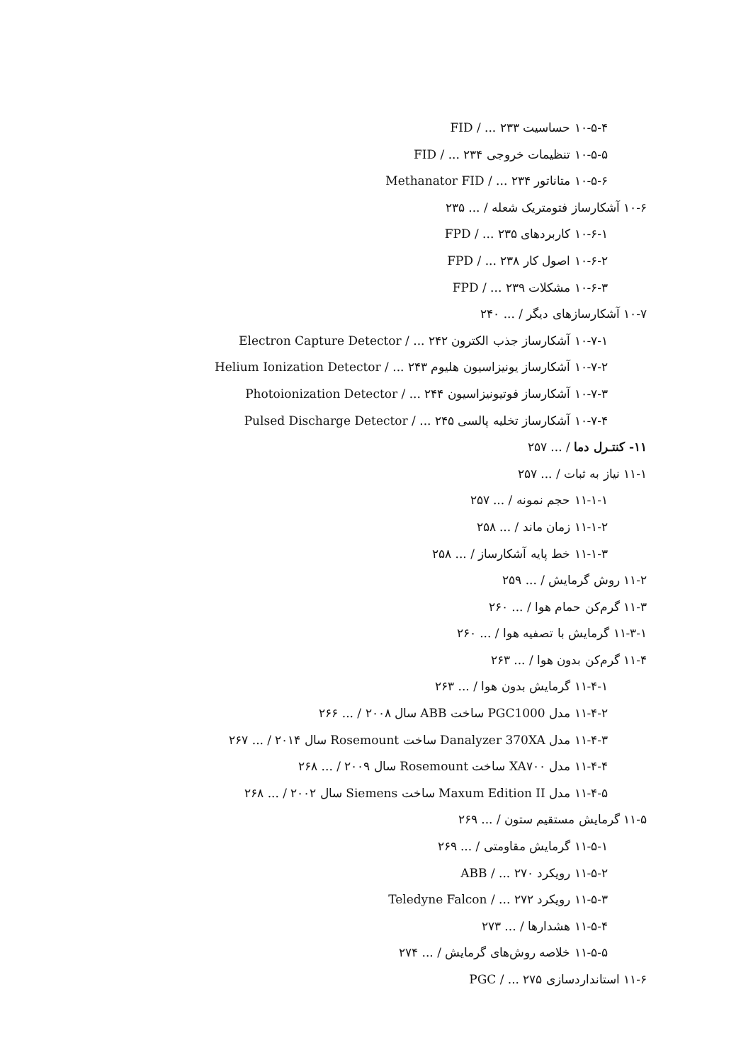۱۰-۵-۴ حساسیت FID / ... ۲۳۳
۱۰-۵-۵ تنظیمات خروجی FID / ... ۲۳۴
۱۰-۵-۶ متاناتور Methanator FID / ... ۲۳۴
۱۰-۶ آشکارساز فتومتریک شعله / ... ۲۳۵
۱۰-۶-۱ کاربردهای FPD / ... ۲۳۵
۱۰-۶-۲ اصول کار FPD / ... ۲۳۸
۱۰-۶-۳ مشکلات FPD / ... ۲۳۹
۱۰-۷ آشکارسازهای دیگر / ... ۲۴۰
۱۰-۷-۱ آشکارساز جذب الکترون Electron Capture Detector / ... ۲۴۲
۱۰-۷-۲ آشکارساز یونیزاسیون هلیوم Helium Ionization Detector / ... ۲۴۳
۱۰-۷-۳ آشکارساز فوتیونیزاسیون Photoionization Detector / ... ۲۴۴
۱۰-۷-۴ آشکارساز تخلیه پالسی Pulsed Discharge Detector / ... ۲۴۵
۱۱- کنتـرل دما / ... ۲۵۷
۱۱-۱ نیاز به ثبات / ... ۲۵۷
۱۱-۱-۱ حجم نمونه / ... ۲۵۷
۱۱-۱-۲ زمان ماند / ... ۲۵۸
۱۱-۱-۳ خط پایه آشکارساز / ... ۲۵۸
۱۱-۲ روش گرمایش / ... ۲۵۹
۱۱-۳ گرم‌کن حمام هوا / ... ۲۶۰
۱۱-۳-۱ گرمایش با تصفیه هوا / ... ۲۶۰
۱۱-۴ گرم‌کن بدون هوا / ... ۲۶۳
۱۱-۴-۱ گرمایش بدون هوا / ... ۲۶۳
۱۱-۴-۲ مدل PGC1000 ساخت ABB سال ۲۰۰۸ / ... ۲۶۶
۱۱-۴-۳ مدل Danalyzer 370XA ساخت Rosemount سال ۲۰۱۴ / ... ۲۶۷
۱۱-۴-۴ مدل XA۷۰۰ ساخت Rosemount سال ۲۰۰۹ / ... ۲۶۸
۱۱-۴-۵ مدل Maxum Edition II ساخت Siemens سال ۲۰۰۲ / ... ۲۶۸
۱۱-۵ گرمایش مستقیم ستون / ... ۲۶۹
۱۱-۵-۱ گرمایش مقاومتی / ... ۲۶۹
۱۱-۵-۲ رویکرد ABB / ... ۲۷۰
۱۱-۵-۳ رویکرد Teledyne Falcon / ... ۲۷۲
۱۱-۵-۴ هشدارها / ... ۲۷۳
۱۱-۵-۵ خلاصه روش‌های گرمایش / ... ۲۷۴
۱۱-۶ استانداردسازی PGC / ... ۲۷۵